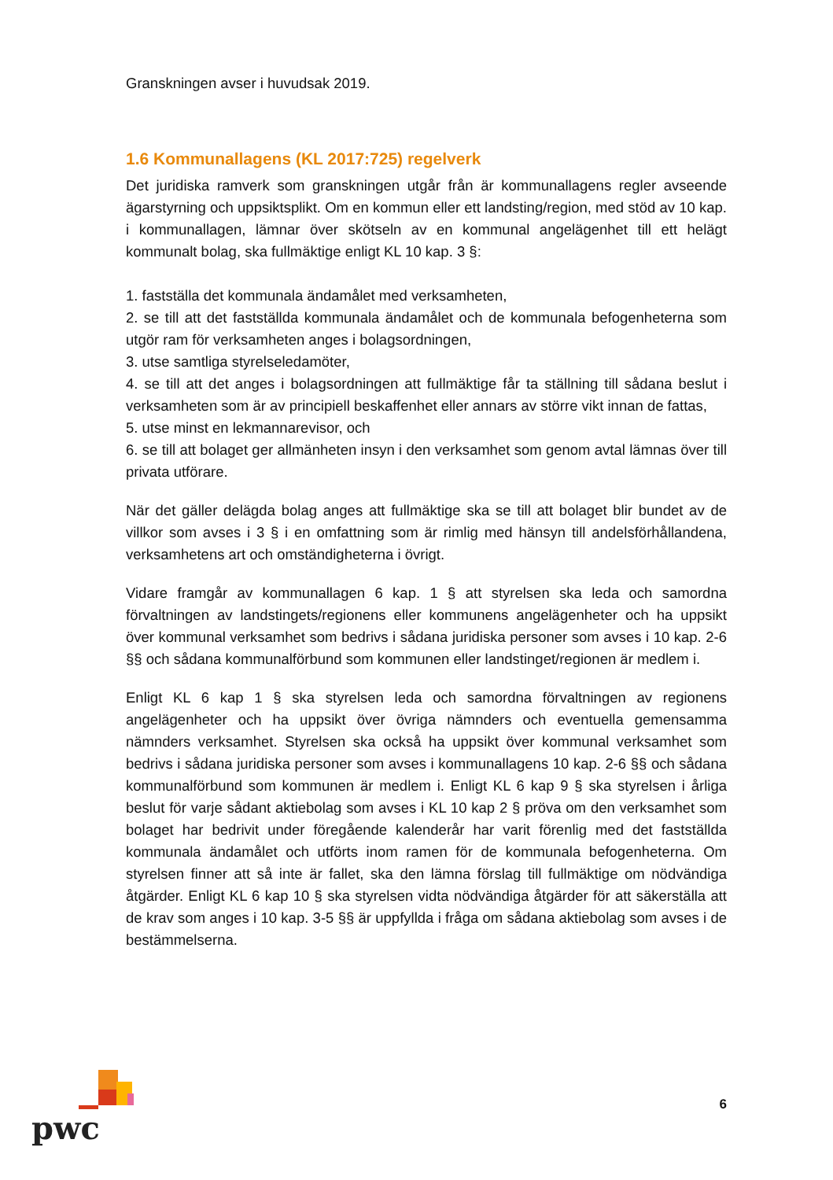Granskningen avser i huvudsak 2019.
1.6 Kommunallagens (KL 2017:725) regelverk
Det juridiska ramverk som granskningen utgår från är kommunallagens regler avseende ägarstyrning och uppsiktsplikt. Om en kommun eller ett landsting/region, med stöd av 10 kap. i kommunallagen, lämnar över skötseln av en kommunal angelägenhet till ett helägt kommunalt bolag, ska fullmäktige enligt KL 10 kap. 3 §:
1. fastställa det kommunala ändamålet med verksamheten,
2. se till att det fastställda kommunala ändamålet och de kommunala befogenheterna som utgör ram för verksamheten anges i bolagsordningen,
3. utse samtliga styrelseledamöter,
4. se till att det anges i bolagsordningen att fullmäktige får ta ställning till sådana beslut i verksamheten som är av principiell beskaffenhet eller annars av större vikt innan de fattas,
5. utse minst en lekmannarevisor, och
6. se till att bolaget ger allmänheten insyn i den verksamhet som genom avtal lämnas över till privata utförare.
När det gäller delägda bolag anges att fullmäktige ska se till att bolaget blir bundet av de villkor som avses i 3 § i en omfattning som är rimlig med hänsyn till andelsförhållandena, verksamhetens art och omständigheterna i övrigt.
Vidare framgår av kommunallagen 6 kap. 1 § att styrelsen ska leda och samordna förvaltningen av landstingets/regionens eller kommunens angelägenheter och ha uppsikt över kommunal verksamhet som bedrivs i sådana juridiska personer som avses i 10 kap. 2-6 §§ och sådana kommunalförbund som kommunen eller landstinget/regionen är medlem i.
Enligt KL 6 kap 1 § ska styrelsen leda och samordna förvaltningen av regionens angelägenheter och ha uppsikt över övriga nämnders och eventuella gemensamma nämnders verksamhet. Styrelsen ska också ha uppsikt över kommunal verksamhet som bedrivs i sådana juridiska personer som avses i kommunallagens 10 kap. 2-6 §§ och sådana kommunalförbund som kommunen är medlem i. Enligt KL 6 kap 9 § ska styrelsen i årliga beslut för varje sådant aktiebolag som avses i KL 10 kap 2 § pröva om den verksamhet som bolaget har bedrivit under föregående kalenderår har varit förenlig med det fastställda kommunala ändamålet och utförts inom ramen för de kommunala befogenheterna. Om styrelsen finner att så inte är fallet, ska den lämna förslag till fullmäktige om nödvändiga åtgärder. Enligt KL 6 kap 10 § ska styrelsen vidta nödvändiga åtgärder för att säkerställa att de krav som anges i 10 kap. 3-5 §§ är uppfyllda i fråga om sådana aktiebolag som avses i de bestämmelserna.
pwc
6